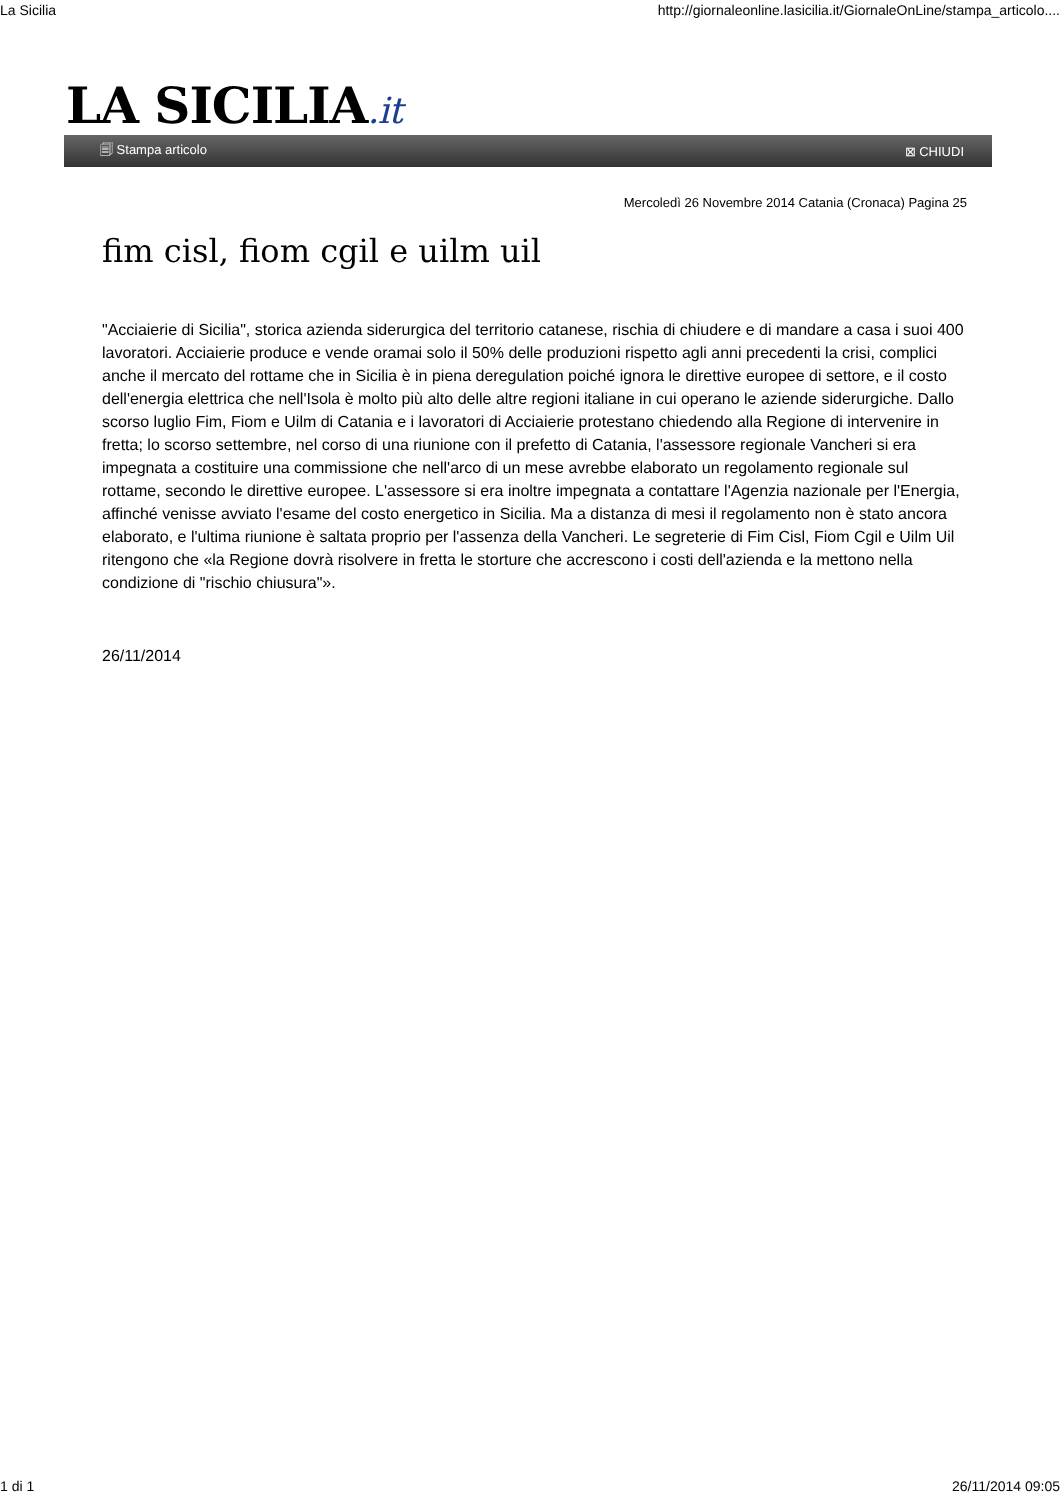La Sicilia http://giornaleonline.lasicilia.it/GiornaleOnLine/stampa_articolo....
LA SICILIA.it
🗐 Stampa articolo ⊠ CHIUDI
Mercoledì 26 Novembre 2014 Catania (Cronaca) Pagina 25
fim cisl, fiom cgil e uilm uil
"Acciaierie di Sicilia", storica azienda siderurgica del territorio catanese, rischia di chiudere e di mandare a casa i suoi 400 lavoratori. Acciaierie produce e vende oramai solo il 50% delle produzioni rispetto agli anni precedenti la crisi, complici anche il mercato del rottame che in Sicilia è in piena deregulation poiché ignora le direttive europee di settore, e il costo dell'energia elettrica che nell'Isola è molto più alto delle altre regioni italiane in cui operano le aziende siderurgiche. Dallo scorso luglio Fim, Fiom e Uilm di Catania e i lavoratori di Acciaierie protestano chiedendo alla Regione di intervenire in fretta; lo scorso settembre, nel corso di una riunione con il prefetto di Catania, l'assessore regionale Vancheri si era impegnata a costituire una commissione che nell'arco di un mese avrebbe elaborato un regolamento regionale sul rottame, secondo le direttive europee. L'assessore si era inoltre impegnata a contattare l'Agenzia nazionale per l'Energia, affinché venisse avviato l'esame del costo energetico in Sicilia. Ma a distanza di mesi il regolamento non è stato ancora elaborato, e l'ultima riunione è saltata proprio per l'assenza della Vancheri. Le segreterie di Fim Cisl, Fiom Cgil e Uilm Uil ritengono che «la Regione dovrà risolvere in fretta le storture che accrescono i costi dell'azienda e la mettono nella condizione di "rischio chiusura"».
26/11/2014
1 di 1 26/11/2014 09:05